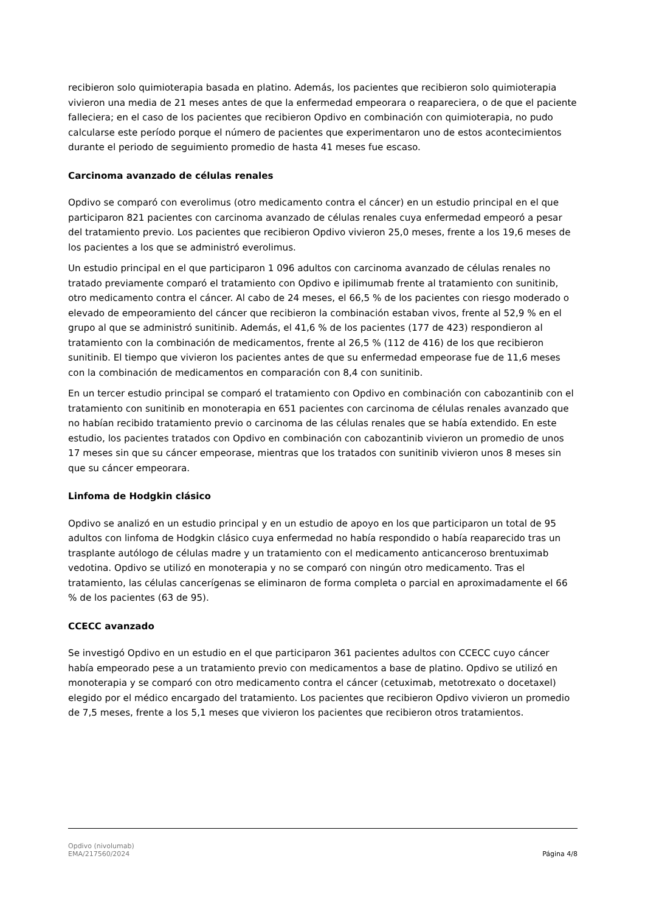recibieron solo quimioterapia basada en platino. Además, los pacientes que recibieron solo quimioterapia vivieron una media de 21 meses antes de que la enfermedad empeorara o reapareciera, o de que el paciente falleciera; en el caso de los pacientes que recibieron Opdivo en combinación con quimioterapia, no pudo calcularse este período porque el número de pacientes que experimentaron uno de estos acontecimientos durante el periodo de seguimiento promedio de hasta 41 meses fue escaso.
Carcinoma avanzado de células renales
Opdivo se comparó con everolimus (otro medicamento contra el cáncer) en un estudio principal en el que participaron 821 pacientes con carcinoma avanzado de células renales cuya enfermedad empeoró a pesar del tratamiento previo. Los pacientes que recibieron Opdivo vivieron 25,0 meses, frente a los 19,6 meses de los pacientes a los que se administró everolimus.
Un estudio principal en el que participaron 1 096 adultos con carcinoma avanzado de células renales no tratado previamente comparó el tratamiento con Opdivo e ipilimumab frente al tratamiento con sunitinib, otro medicamento contra el cáncer. Al cabo de 24 meses, el 66,5 % de los pacientes con riesgo moderado o elevado de empeoramiento del cáncer que recibieron la combinación estaban vivos, frente al 52,9 % en el grupo al que se administró sunitinib. Además, el 41,6 % de los pacientes (177 de 423) respondieron al tratamiento con la combinación de medicamentos, frente al 26,5 % (112 de 416) de los que recibieron sunitinib. El tiempo que vivieron los pacientes antes de que su enfermedad empeorase fue de 11,6 meses con la combinación de medicamentos en comparación con 8,4 con sunitinib.
En un tercer estudio principal se comparó el tratamiento con Opdivo en combinación con cabozantinib con el tratamiento con sunitinib en monoterapia en 651 pacientes con carcinoma de células renales avanzado que no habían recibido tratamiento previo o carcinoma de las células renales que se había extendido. En este estudio, los pacientes tratados con Opdivo en combinación con cabozantinib vivieron un promedio de unos 17 meses sin que su cáncer empeorase, mientras que los tratados con sunitinib vivieron unos 8 meses sin que su cáncer empeorara.
Linfoma de Hodgkin clásico
Opdivo se analizó en un estudio principal y en un estudio de apoyo en los que participaron un total de 95 adultos con linfoma de Hodgkin clásico cuya enfermedad no había respondido o había reaparecido tras un trasplante autólogo de células madre y un tratamiento con el medicamento anticanceroso brentuximab vedotina. Opdivo se utilizó en monoterapia y no se comparó con ningún otro medicamento. Tras el tratamiento, las células cancerígenas se eliminaron de forma completa o parcial en aproximadamente el 66 % de los pacientes (63 de 95).
CCECC avanzado
Se investigó Opdivo en un estudio en el que participaron 361 pacientes adultos con CCECC cuyo cáncer había empeorado pese a un tratamiento previo con medicamentos a base de platino. Opdivo se utilizó en monoterapia y se comparó con otro medicamento contra el cáncer (cetuximab, metotrexato o docetaxel) elegido por el médico encargado del tratamiento. Los pacientes que recibieron Opdivo vivieron un promedio de 7,5 meses, frente a los 5,1 meses que vivieron los pacientes que recibieron otros tratamientos.
Opdivo (nivolumab)
EMA/217560/2024
Página 4/8